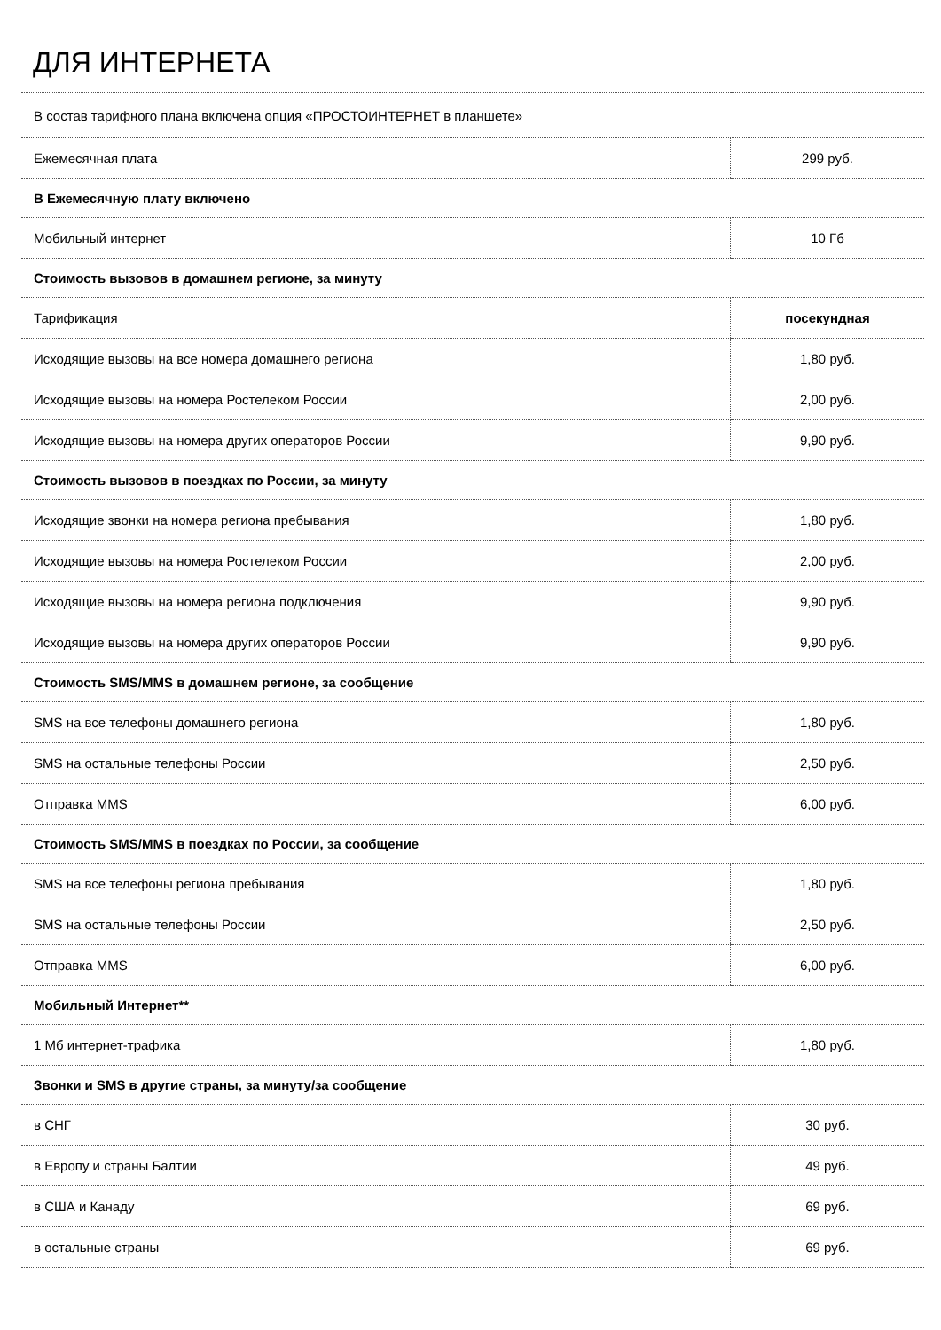ДЛЯ ИНТЕРНЕТА
| В состав тарифного плана включена опция «ПРОСТОИНТЕРНЕТ в планшете» | |
| Ежемесячная плата | 299 руб. |
| В Ежемесячную плату включено | |
| Мобильный интернет | 10 Гб |
| Стоимость вызовов в домашнем регионе, за минуту | |
| Тарификация | посекундная |
| Исходящие вызовы на все номера домашнего региона | 1,80 руб. |
| Исходящие вызовы на номера Ростелеком России | 2,00 руб. |
| Исходящие вызовы на номера других операторов России | 9,90 руб. |
| Стоимость вызовов в поездках по России, за минуту | |
| Исходящие звонки на номера региона пребывания | 1,80 руб. |
| Исходящие вызовы на номера Ростелеком России | 2,00 руб. |
| Исходящие вызовы на номера региона подключения | 9,90 руб. |
| Исходящие вызовы на номера других операторов России | 9,90 руб. |
| Стоимость SMS/MMS в домашнем регионе, за сообщение | |
| SMS на все телефоны домашнего региона | 1,80 руб. |
| SMS на остальные телефоны России | 2,50 руб. |
| Отправка MMS | 6,00 руб. |
| Стоимость SMS/MMS в поездках по России, за сообщение | |
| SMS на все телефоны региона пребывания | 1,80 руб. |
| SMS на остальные телефоны России | 2,50 руб. |
| Отправка MMS | 6,00 руб. |
| Мобильный Интернет** | |
| 1 Мб интернет-трафика | 1,80 руб. |
| Звонки и SMS в другие страны, за минуту/за сообщение | |
| в СНГ | 30 руб. |
| в Европу и страны Балтии | 49 руб. |
| в США и Канаду | 69 руб. |
| в остальные страны | 69 руб. |